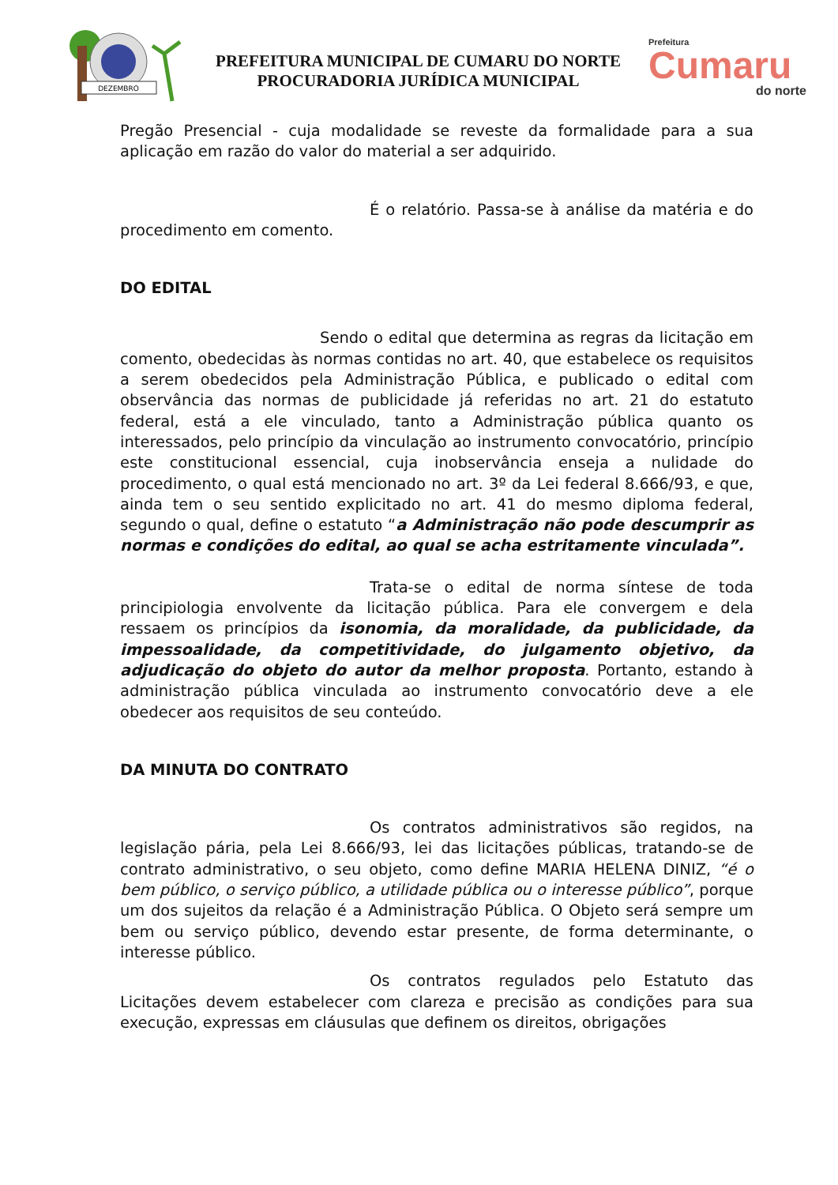DEZEMBRO
PREFEITURA MUNICIPAL DE CUMARU DO NORTE
PROCURADORIA JURÍDICA MUNICIPAL
Prefeitura
Cumaru
do norte
Pregão Presencial - cuja modalidade se reveste da formalidade para a sua aplicação em razão do valor do material a ser adquirido.
É o relatório. Passa-se à análise da matéria e do procedimento em comento.
DO EDITAL
Sendo o edital que determina as regras da licitação em comento, obedecidas às normas contidas no art. 40, que estabelece os requisitos a serem obedecidos pela Administração Pública, e publicado o edital com observância das normas de publicidade já referidas no art. 21 do estatuto federal, está a ele vinculado, tanto a Administração pública quanto os interessados, pelo princípio da vinculação ao instrumento convocatório, princípio este constitucional essencial, cuja inobservância enseja a nulidade do procedimento, o qual está mencionado no art. 3º da Lei federal 8.666/93, e que, ainda tem o seu sentido explicitado no art. 41 do mesmo diploma federal, segundo o qual, define o estatuto “a Administração não pode descumprir as normas e condições do edital, ao qual se acha estritamente vinculada”.
Trata-se o edital de norma síntese de toda principiologia envolvente da licitação pública. Para ele convergem e dela ressaem os princípios da isonomia, da moralidade, da publicidade, da impessoalidade, da competitividade, do julgamento objetivo, da adjudicação do objeto do autor da melhor proposta. Portanto, estando à administração pública vinculada ao instrumento convocatório deve a ele obedecer aos requisitos de seu conteúdo.
DA MINUTA DO CONTRATO
Os contratos administrativos são regidos, na legislação pária, pela Lei 8.666/93, lei das licitações públicas, tratando-se de contrato administrativo, o seu objeto, como define MARIA HELENA DINIZ, “é o bem público, o serviço público, a utilidade pública ou o interesse público”, porque um dos sujeitos da relação é a Administração Pública. O Objeto será sempre um bem ou serviço público, devendo estar presente, de forma determinante, o interesse público.
Os contratos regulados pelo Estatuto das Licitações devem estabelecer com clareza e precisão as condições para sua execução, expressas em cláusulas que definem os direitos, obrigações